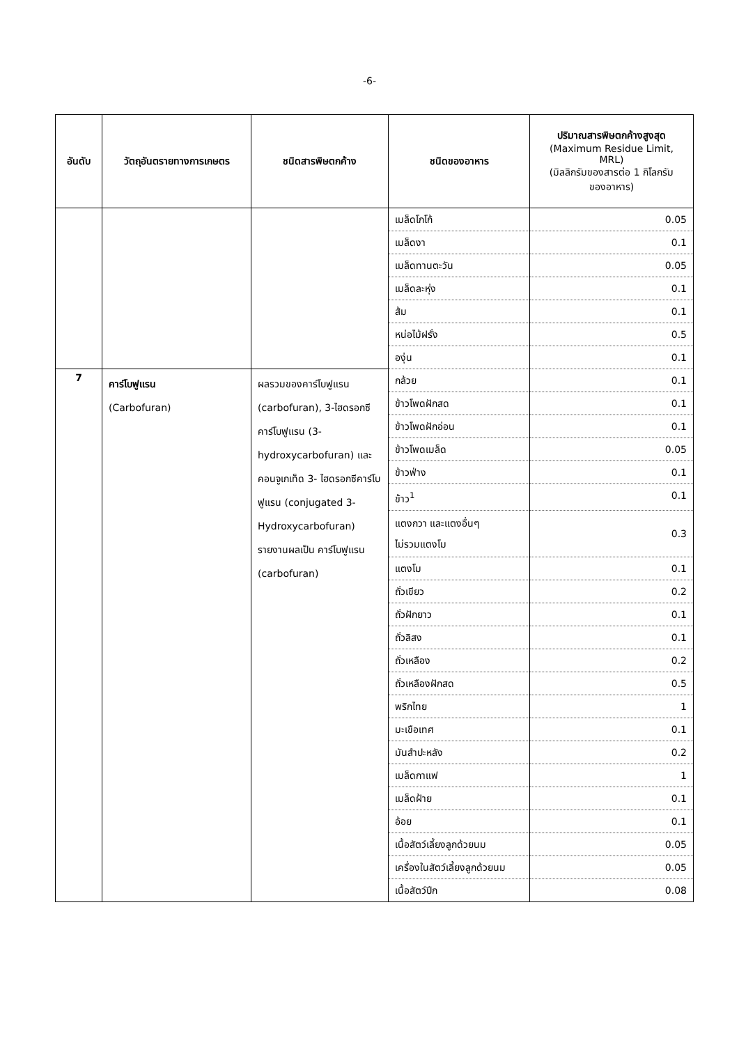-6-
| อันดับ | วัตถุอันตรายทางการเกษตร | ชนิดสารพิษตกค้าง | ชนิดของอาหาร | ปริมาณสารพิษตกค้างสูงสุด (Maximum Residue Limit, MRL) (มิลลิกรัมของสารต่อ 1 กิโลกรัม ของอาหาร) |
| --- | --- | --- | --- | --- |
| | | | เมล็ดโกโก้ | 0.05 |
| | | | เมล็ดงา | 0.1 |
| | | | เมล็ดทานตะวัน | 0.05 |
| | | | เมล็ดละหุ่ง | 0.1 |
| | | | ส้ม | 0.1 |
| | | | หน่อไม้ฝรั่ง | 0.5 |
| | | | องุ่น | 0.1 |
| 7 | คาร์โบฟูแรน (Carbofuran) | ผลรวมของคาร์โบฟูแรน (carbofuran), 3-ไฮดรอกซีคาร์โบฟูแรน (3-hydroxycarbofuran) และ คอนจูเกเท็ด 3- ไฮดรอกซีคาร์โบฟูแรน (conjugated 3-Hydroxycarbofuran) รายงานผลเป็น คาร์โบฟูแรน (carbofuran) | กล้วย | 0.1 |
| | | | ข้าวโพดฝักสด | 0.1 |
| | | | ข้าวโพดฝักอ่อน | 0.1 |
| | | | ข้าวโพดเมล็ด | 0.05 |
| | | | ข้าวฟ่าง | 0.1 |
| | | | ข้าว<sup>1</sup> | 0.1 |
| | | | แตงกวา และแตงอื่นๆ ไม่รวมแตงโม | 0.3 |
| | | | แตงโม | 0.1 |
| | | | ถั่วเขียว | 0.2 |
| | | | ถั่วฝักยาว | 0.1 |
| | | | ถั่วลิสง | 0.1 |
| | | | ถั่วเหลือง | 0.2 |
| | | | ถั่วเหลืองฝักสด | 0.5 |
| | | | พริกไทย | 1 |
| | | | มะเขือเทศ | 0.1 |
| | | | มันสำปะหลัง | 0.2 |
| | | | เมล็ดกาแฟ | 1 |
| | | | เมล็ดฝ้าย | 0.1 |
| | | | อ้อย | 0.1 |
| | | | เนื้อสัตว์เลี้ยงลูกด้วยนม | 0.05 |
| | | | เครื่องในสัตว์เลี้ยงลูกด้วยนม | 0.05 |
| | | | เนื้อสัตว์ปีก | 0.08 |